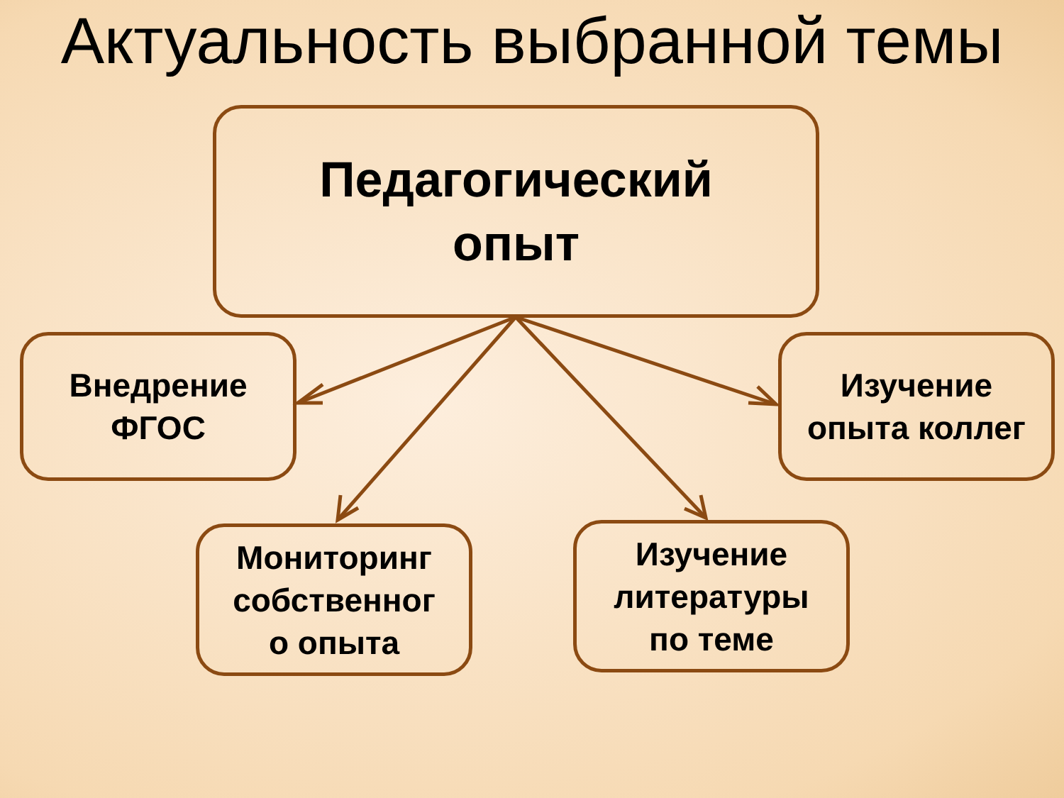Актуальность выбранной темы
Педагогический
опыт
Внедрение
ФГОС
Изучение
опыта коллег
Мониторинг
собственног
о опыта
Изучение
литературы
по теме